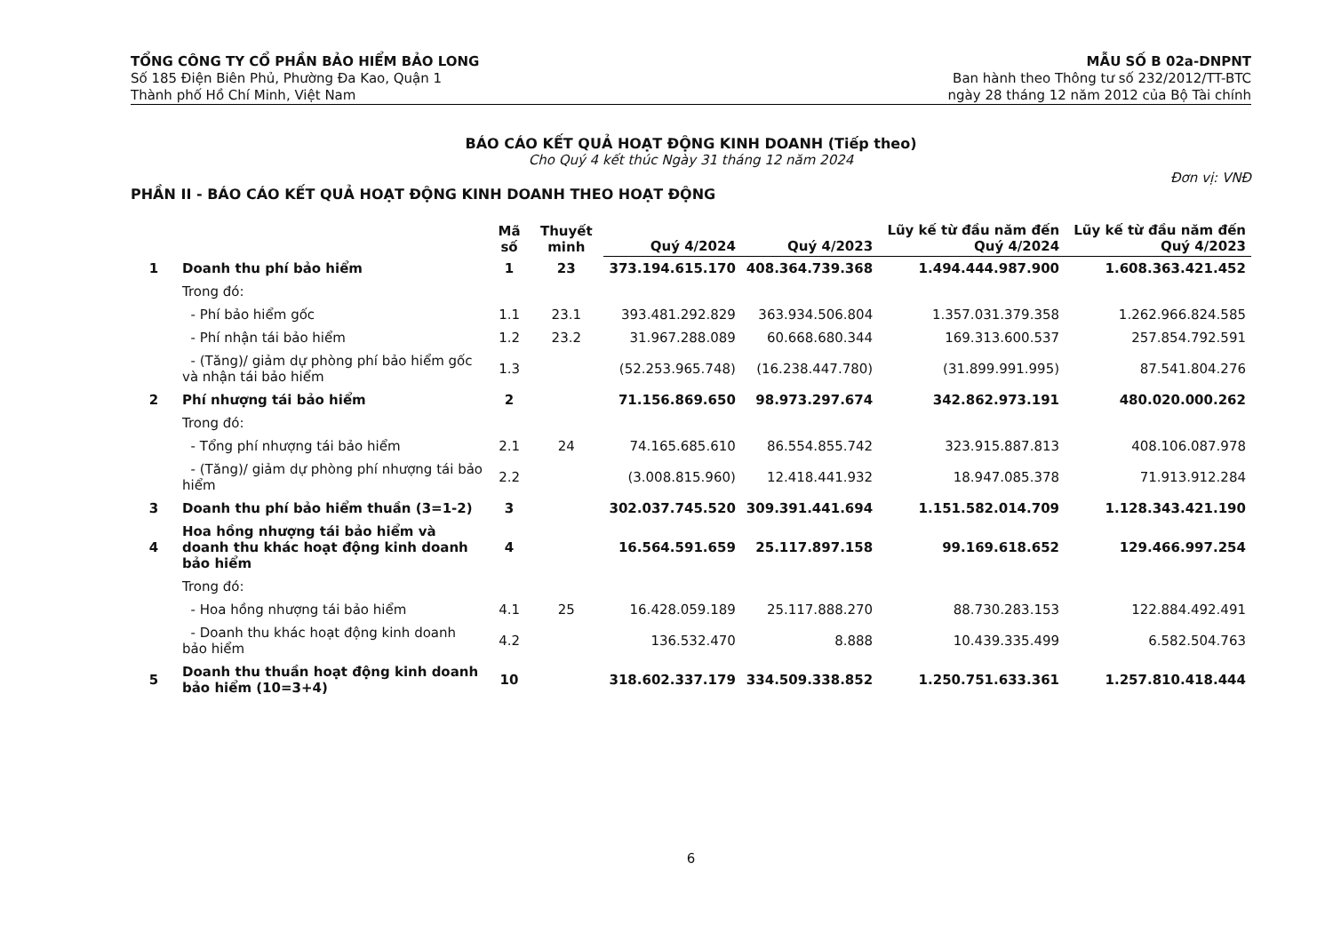TỔNG CÔNG TY CỔ PHẦN BẢO HIỂM BẢO LONG
Số 185 Điện Biên Phủ, Phường Đa Kao, Quận 1
Thành phố Hồ Chí Minh, Việt Nam
MẪU SỐ B 02a-DNPNT
Ban hành theo Thông tư số 232/2012/TT-BTC
ngày 28 tháng 12 năm 2012 của Bộ Tài chính
BÁO CÁO KẾT QUẢ HOẠT ĐỘNG KINH DOANH (Tiếp theo)
Cho Quý 4 kết thúc Ngày 31 tháng 12 năm 2024
Đơn vị: VNĐ
PHẦN II - BÁO CÁO KẾT QUẢ HOẠT ĐỘNG KINH DOANH THEO HOẠT ĐỘNG
| | | Mã số | Thuyết minh | Quý 4/2024 | Quý 4/2023 | Lũy kế từ đầu năm đến Quý 4/2024 | Lũy kế từ đầu năm đến Quý 4/2023 |
| --- | --- | --- | --- | --- | --- | --- | --- |
| 1 | Doanh thu phí bảo hiểm | 1 | 23 | 373.194.615.170 | 408.364.739.368 | 1.494.444.987.900 | 1.608.363.421.452 |
| | Trong đó: | | | | | | |
| | - Phí bảo hiểm gốc | 1.1 | 23.1 | 393.481.292.829 | 363.934.506.804 | 1.357.031.379.358 | 1.262.966.824.585 |
| | - Phí nhận tái bảo hiểm | 1.2 | 23.2 | 31.967.288.089 | 60.668.680.344 | 169.313.600.537 | 257.854.792.591 |
| | - (Tăng)/ giảm dự phòng phí bảo hiểm gốc và nhận tái bảo hiểm | 1.3 | | (52.253.965.748) | (16.238.447.780) | (31.899.991.995) | 87.541.804.276 |
| 2 | Phí nhượng tái bảo hiểm | 2 | | 71.156.869.650 | 98.973.297.674 | 342.862.973.191 | 480.020.000.262 |
| | Trong đó: | | | | | | |
| | - Tổng phí nhượng tái bảo hiểm | 2.1 | 24 | 74.165.685.610 | 86.554.855.742 | 323.915.887.813 | 408.106.087.978 |
| | - (Tăng)/ giảm dự phòng phí nhượng tái bảo hiểm | 2.2 | | (3.008.815.960) | 12.418.441.932 | 18.947.085.378 | 71.913.912.284 |
| 3 | Doanh thu phí bảo hiểm thuần (3=1-2) | 3 | | 302.037.745.520 | 309.391.441.694 | 1.151.582.014.709 | 1.128.343.421.190 |
| 4 | Hoa hồng nhượng tái bảo hiểm và doanh thu khác hoạt động kinh doanh bảo hiểm | 4 | | 16.564.591.659 | 25.117.897.158 | 99.169.618.652 | 129.466.997.254 |
| | Trong đó: | | | | | | |
| | - Hoa hồng nhượng tái bảo hiểm | 4.1 | 25 | 16.428.059.189 | 25.117.888.270 | 88.730.283.153 | 122.884.492.491 |
| | - Doanh thu khác hoạt động kinh doanh bảo hiểm | 4.2 | | 136.532.470 | 8.888 | 10.439.335.499 | 6.582.504.763 |
| 5 | Doanh thu thuần hoạt động kinh doanh bảo hiểm (10=3+4) | 10 | | 318.602.337.179 | 334.509.338.852 | 1.250.751.633.361 | 1.257.810.418.444 |
6